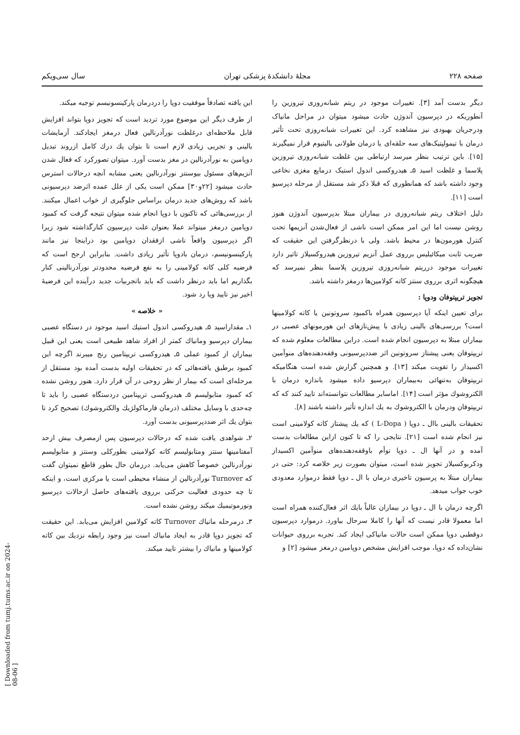[ Downloaded from tumj.tums.ac.ir on 2024-08-06 ]
صفحه ۲۲۸ مجلهٔ دانشکدهٔ پزشکی تهران سال سی‌ویکم
دیگر بدست آمد [۳]. تغییرات موجود در ریتم شبانه‌روزی تیروزین را آنطوریکه در دپرسیون آندوژن حادث میشود میتوان در مراحل مانیاک ودرجریان بهبودی نیز مشاهده کرد. این تغییرات شبانه‌روزی تحت تأثیر درمان با تیمولپتیک‌های سه حلقه‌ای یا درمان طولانی بالیتیوم قرار نمیگیرند [۱۵]. باین ترتیب بنظر میرسد ارتباطی بین غلظت شبانه‌روزی تیروزین پلاسما و غلظت اسید ۵ـ هیدروکسی اندول استیک درمایع مغزی نخاعی وجود داشته باشد که همانطوری که قبلا ذکر شد مستقل از مرحله دپرسیو است [۱۱].
دلیل اختلاف ریتم شبانه‌روزی در بیماران مبتلا بدپرسیون آندوژن هنوز روشن نیست اما این امر ممکن است ناشی از فعال‌شدن آنزیمها تحت کنترل هورمون‌ها در محیط باشد. ولی با درنظرگرفتن این حقیقت که ضریب ثابت میکائیلیس برروی عمل آنزیم تیروزین هیدروکسیلاز تاثیر دارد تغییرات موجود درریتم شبانه‌روزی تیروزین پلاسما بنظر نمیرسد که هیچگونه اثری برروی سنتز کاته کولامین‌ها درمغز داشته باشد.
تجویز تریپتوفان ودوپا :
برای تعیین اینکه آیا دپرسیون همراه باکمبود سروتونین یا کاته کولامینها است؟ بررسی‌های بالینی زیادی با پیش‌تازهای این هورمونهای عصبی در بیماران مبتلا به دپرسیون انجام شده است. دراین مطالعات معلوم شده که تریپتوفان یعنی پیشتاز سروتونین اثر ضددپرسیونی وقفه‌دهنده‌های منوآمین اکسیداز را تقویت میکند [۱۳]. و همچنین گزارش شده است هنگامیکه تریپتوفان به‌تنهائی به‌بیماران دپرسیو داده میشود باندازه درمان با الکتروشوك مؤثر است [۱۴]. اماسایر مطالعات نتوانسته‌اند تایید کنند که که تریپتوفان ودرمان با الکتروشوك به يك اندازه تأثیر داشته باشند [۸].
تحقیقات بالینی باال ـ دوپا ( L-Dopa ) که يك پیشتاز کاته کولامینی است نیز انجام شده است [۲۱]. نتایجی را که تا کنون ازاین مطالعات بدست آمده و در آنها ال ـ دوپا توأم باوقفه‌دهنده‌های منوآمین اکسیداز ودکربوکسیلاز تجویز شده است، میتوان بصورت زیر خلاصه کرد: حتی در بیماران مبتلا به پرسیون تاخیری درمان با ال ـ دوپا فقط درموارد معدودی خوب جواب میدهد.
اگرچه درمان با ال ـ دوپا در بیماران غالباً بايك اثر فعال‌کننده همراه است اما معمولا قادر نیست که آنها را کاملا سرحال بیاورد. درموارد دپرسیون دوقطبی دوپا ممکن است حالات مانیاکی ایجاد کند. تجربه برروی حیوانات نشان‌داده که دوپا، موجب افزایش مشخص دوپامین درمغز میشود [۲] و
این یافته تصادفاً موفقیت دوپا را دردرمان پارکینسونیسم توجیه میکند.
از طرف دیگر این موضوع مورد تردید است که تجویز دوپا بتواند افزایش قابل ملاحظه‌ای درغلظت نورآدرنالین فعال درمغز ایجادکند. آزمایشات بالینی و تجربی زیادی لازم است تا بتوان يك درك کامل ازروند تبدیل دوپامین به نورآدرنالین در مغز بدست آورد. میتوان تصورکرد که فعال شدن آنزیم‌های مسئول بیوسنتز نورآدرنالین یعنی مشابه آنچه درحالات استرس حادث میشود [۲۲و۳۰] ممکن است یکی از علل عمده اثرضد دپرسیونی باشد که روش‌های جدید درمان براساس جلوگیری از خواب اعمال میکنند. از بررسی‌هائی که تاکنون با دوپا انجام شده میتوان نتیجه گرفت که کمبود دوپامین درمغز میتواند عملا بعنوان علت دپرسیون کنارگذاشته شود زیرا اگر دپرسیون واقعاً ناشی ازفقدان دوپامین بود دراینجا نیز مانند پارکینسونیسم، درمان بادوپا تأثیر زیادی داشت. بنابراین ارجح است که فرضیه کلی کاته کولامینی را به نفع فرضیه محدودتر نورآدرنالینی کنار بگذاریم اما باید درنظر داشت که باید باتجربیات جدید درآینده این فرضیهٔ اخیر نیز تایید ویا رد شود.
« خلاصه »
۱ـ مقداراسید ۵ـ هیدروکسی اندول استیك اسید موجود در دستگاه عصبی بیماران دپرسیو ومانیاك کمتر از افراد شاهد طبیعی است یعنی این قبیل بیماران از کمبود عملی ۵ـ هیدروکسی تریپتامین رنج میبرند اگرچه این کمبود برطبق یافته‌هائی که در تحقیقات اولیه بدست آمده بود مستقل از مرحله‌ای است که بیمار از نظر روحی در آن قرار دارد. هنوز روشن نشده که کمبود متابولیسم ۵ـ هیدروکسی تریپتامین دردستگاه عصبی را باید تا چه‌حدی با وسایل مختلف (درمان فارماکولژیك والکتروشوك) تصحیح کرد تا بتوان يك اثر ضددپرسیونی بدست آورد.
۲ـ شواهدی یافت شده که درحالات دپرسیون پس ازمصرف بیش ازحد آمفتامینها سنتز ومتابولیسم کاته کولامینی بطورکلی وسنتز و متابولیسم نورآدرنالین خصوصاً کاهش می‌یابد. درزمان حال بطور قاطع نمیتوان گفت که Turnover نورآدرنالین از منشاء محیطی است یا مرکزی است، و اینکه تا چه حدودی فعالیت حرکتی برروی یافته‌های حاصل ازحالات دپرسیو ونورموتیمیك میکند روشن نشده است.
۳ـ درمرحله مانیاك Turnover کاته کولامین افزایش می‌یابد. این حقیقت که تجویز دوپا قادر به ایجاد مانیاك است نیز وجود رابطه نزدیك بین کاته کولامینها و مانیاك را بیشتر تایید میکند.